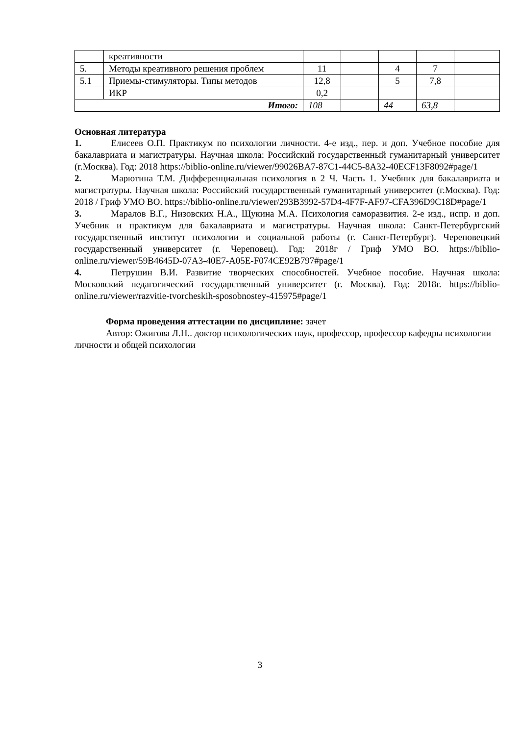| | креативности | | | | | |
| 5. | Методы креативного решения проблем | 11 | | 4 | 7 | |
| 5.1 | Приемы-стимуляторы. Типы методов | 12,8 | | 5 | 7,8 | |
| | ИКР | 0,2 | | | | |
| Итого: | | 108 | | 44 | 63,8 | |
Основная литература
1. Елисеев О.П. Практикум по психологии личности. 4-е изд., пер. и доп. Учебное пособие для бакалавриата и магистратуры. Научная школа: Российский государственный гуманитарный университет (г.Москва). Год: 2018 https://biblio-online.ru/viewer/99026BA7-87C1-44C5-8A32-40ECF13F8092#page/1
2. Марютина Т.М. Дифференциальная психология в 2 Ч. Часть 1. Учебник для бакалавриата и магистратуры. Научная школа: Российский государственный гуманитарный университет (г.Москва). Год: 2018 / Гриф УМО ВО. https://biblio-online.ru/viewer/293B3992-57D4-4F7F-AF97-CFA396D9C18D#page/1
3. Маралов В.Г., Низовских Н.А., Щукина М.А. Психология саморазвития. 2-е изд., испр. и доп. Учебник и практикум для бакалавриата и магистратуры. Научная школа: Санкт-Петербургский государственный институт психологии и социальной работы (г. Санкт-Петербург). Череповецкий государственный университет (г. Череповец). Год: 2018г / Гриф УМО ВО. https://biblio-online.ru/viewer/59B4645D-07A3-40E7-A05E-F074CE92B797#page/1
4. Петрушин В.И. Развитие творческих способностей. Учебное пособие. Научная школа: Московский педагогический государственный университет (г. Москва). Год: 2018г. https://biblio-online.ru/viewer/razvitie-tvorcheskih-sposobnostey-415975#page/1
Форма проведения аттестации по дисциплине: зачет
Автор: Ожигова Л.Н.. доктор психологических наук, профессор, профессор кафедры психологии личности и общей психологии
3